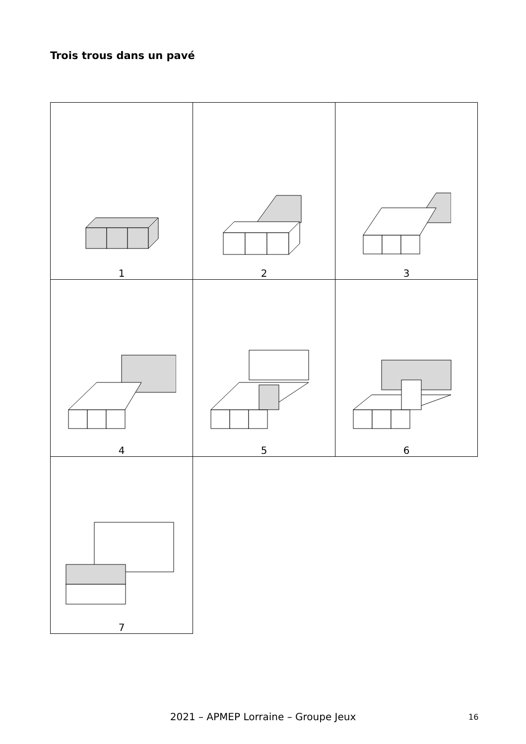Trois trous dans un pavé
| 1 | 2 | 3 |
| 4 | 5 | 6 |
| 7 | | |
2021 – APMEP Lorraine – Groupe Jeux 16